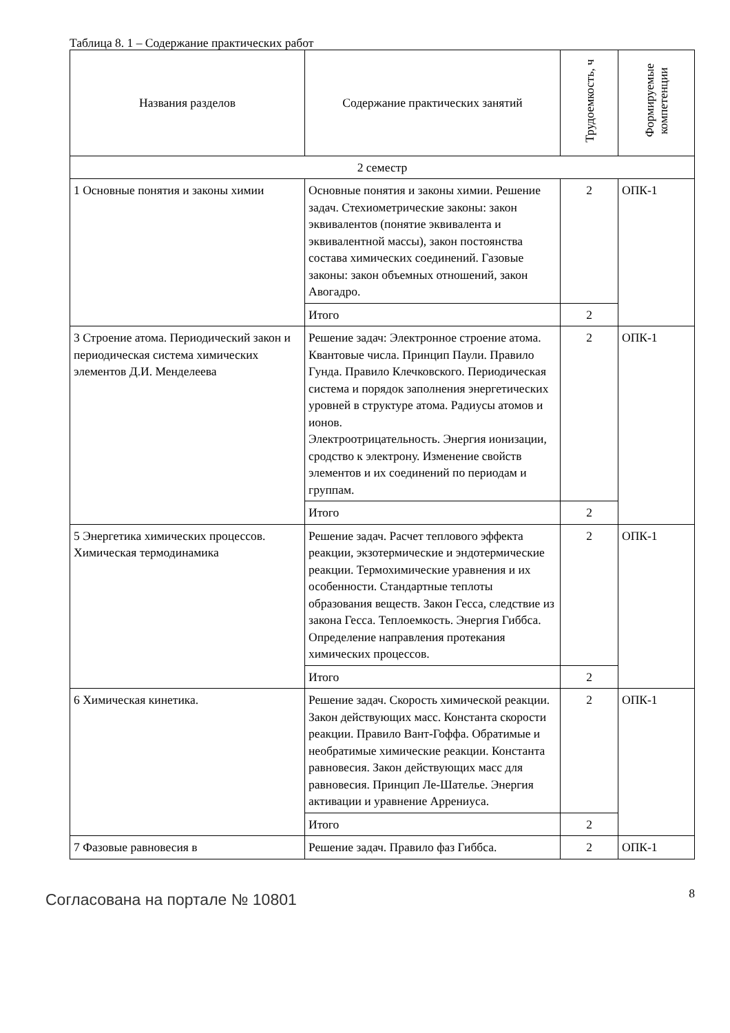Таблица 8. 1 – Содержание практических работ
| Названия разделов | Содержание практических занятий | Трудоемкость, ч | Формируемые компетенции |
| --- | --- | --- | --- |
| 2 семестр | | | |
| 1 Основные понятия и законы химии | Основные понятия и законы химии. Решение задач. Стехиометрические законы: закон эквивалентов (понятие эквивалента и эквивалентной массы), закон постоянства состава химических соединений. Газовые законы: закон объемных отношений, закон Авогадро. | 2 | ОПК-1 |
| | Итого | 2 | |
| 3 Строение атома. Периодический закон и периодическая система химических элементов Д.И. Менделеева | Решение задач: Электронное строение атома. Квантовые числа. Принцип Паули. Правило Гунда. Правило Клечковского. Периодическая система и порядок заполнения энергетических уровней в структуре атома. Радиусы атомов и ионов. Электроотрицательность. Энергия ионизации, сродство к электрону. Изменение свойств элементов и их соединений по периодам и группам. | 2 | ОПК-1 |
| | Итого | 2 | |
| 5 Энергетика химических процессов. Химическая термодинамика | Решение задач. Расчет теплового эффекта реакции, экзотермические и эндотермические реакции. Термохимические уравнения и их особенности. Стандартные теплоты образования веществ. Закон Гесса, следствие из закона Гесса. Теплоемкость. Энергия Гиббса. Определение направления протекания химических процессов. | 2 | ОПК-1 |
| | Итого | 2 | |
| 6 Химическая кинетика. | Решение задач. Скорость химической реакции. Закон действующих масс. Константа скорости реакции. Правило Вант-Гоффа. Обратимые и необратимые химические реакции. Константа равновесия. Закон действующих масс для равновесия. Принцип Ле-Шателье. Энергия активации и уравнение Аррениуса. | 2 | ОПК-1 |
| | Итого | 2 | |
| 7 Фазовые равновесия в | Решение задач. Правило фаз Гиббса. | 2 | ОПК-1 |
Согласована на портале № 10801 8